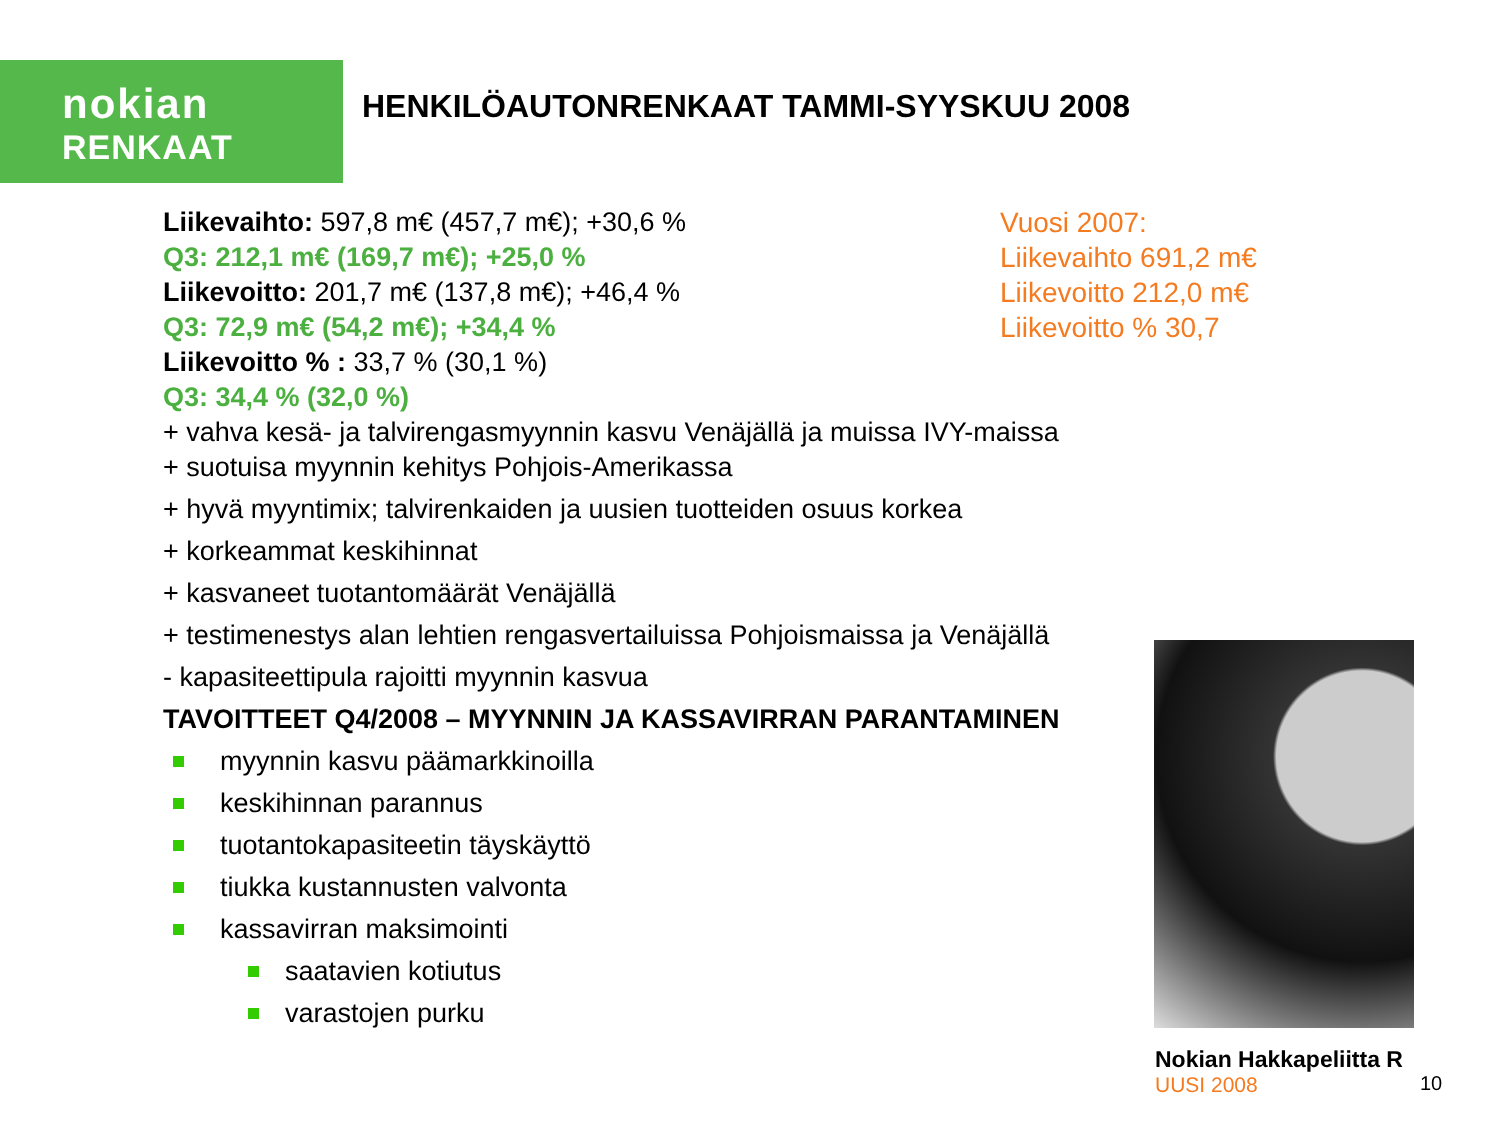nokian
RENKAAT
HENKILÖAUTONRENKAAT TAMMI-SYYSKUU 2008
Liikevaihto: 597,8 m€ (457,7 m€); +30,6 %
Q3: 212,1 m€ (169,7 m€); +25,0 %
Liikevoitto: 201,7 m€ (137,8 m€); +46,4 %
Q3: 72,9 m€ (54,2 m€); +34,4 %
Liikevoitto % : 33,7 % (30,1 %)
Q3: 34,4 % (32,0 %)
+ vahva kesä- ja talvirengasmyynnin kasvu Venäjällä ja muissa IVY-maissa
+ suotuisa myynnin kehitys Pohjois-Amerikassa
+ hyvä myyntimix; talvirenkaiden ja uusien tuotteiden osuus korkea
+ korkeammat keskihinnat
+ kasvaneet tuotantomäärät Venäjällä
+ testimenestys alan lehtien rengasvertailuissa Pohjoismaissa ja Venäjällä
- kapasiteettipula rajoitti myynnin kasvua
TAVOITTEET Q4/2008 – MYYNNIN JA KASSAVIRRAN PARANTAMINEN
myynnin kasvu päämarkkinoilla
keskihinnan parannus
tuotantokapasiteetin täyskäyttö
tiukka kustannusten valvonta
kassavirran maksimointi
saatavien kotiutus
varastojen purku
Vuosi 2007:
Liikevaihto 691,2 m€
Liikevoitto 212,0 m€
Liikevoitto % 30,7
Nokian Hakkapeliitta R
UUSI 2008
10